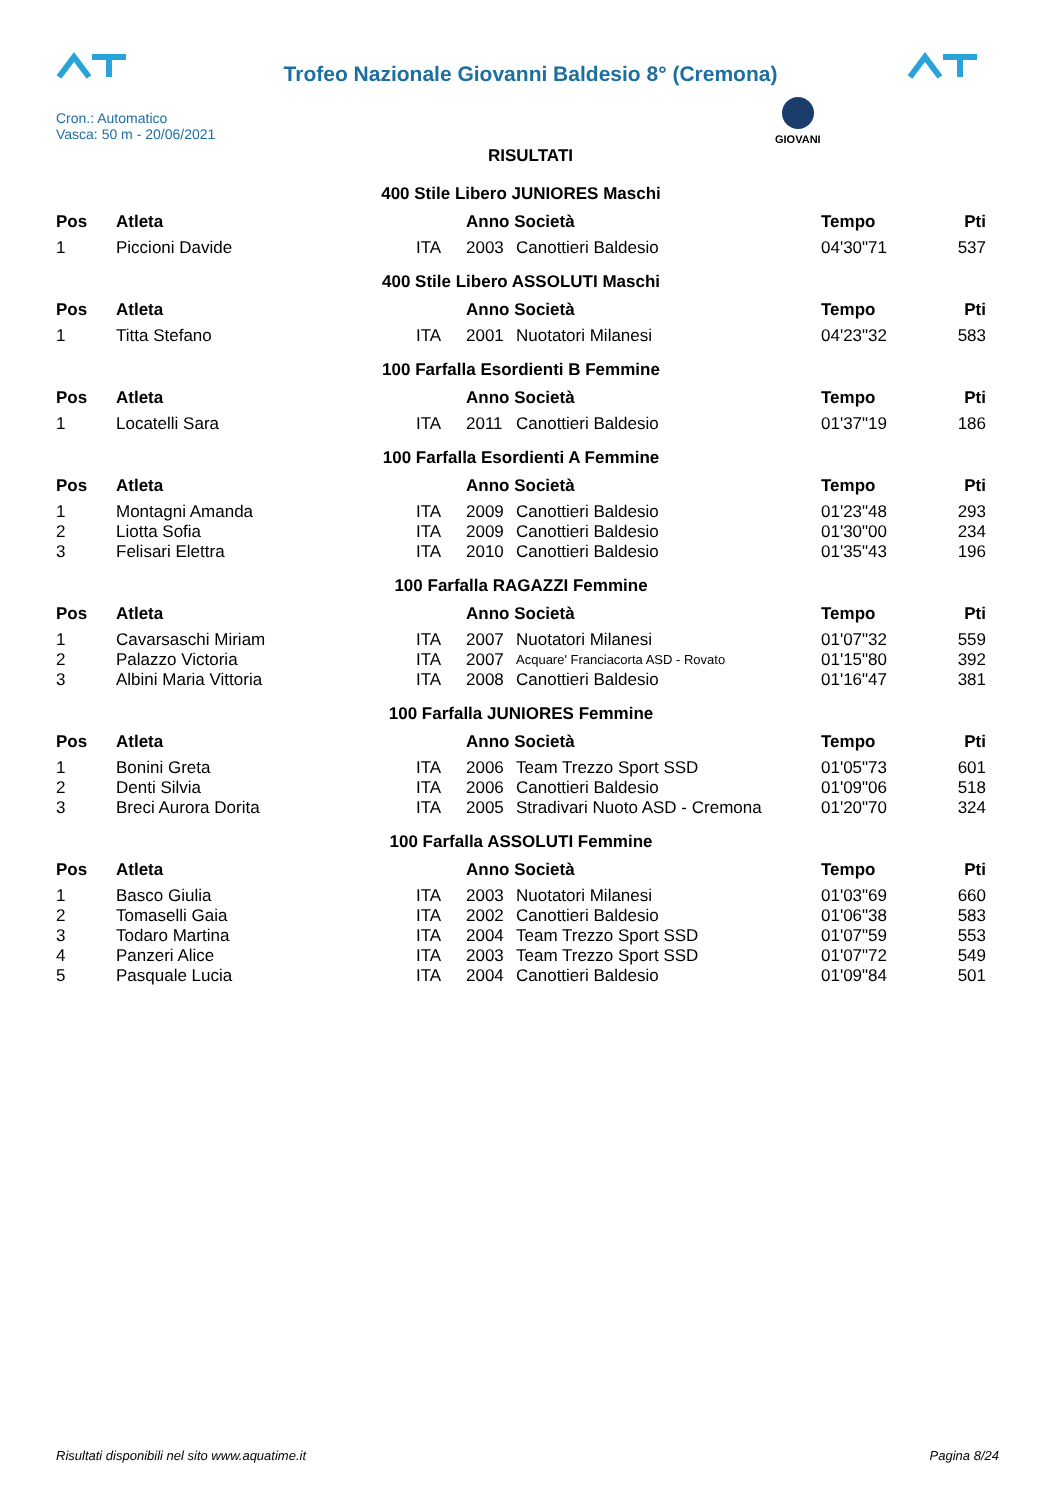Trofeo Nazionale Giovanni Baldesio 8° (Cremona)
Cron.: Automatico
Vasca: 50 m - 20/06/2021
GIOVANI
RISULTATI
| 400 Stile Libero JUNIORES Maschi | | | | | | |
| Pos | Atleta | | Anno Società | | Tempo | Pti |
| 1 | Piccioni Davide | ITA | 2003 | Canottieri Baldesio | 04'30"71 | 537 |
| 400 Stile Libero ASSOLUTI Maschi | | | | | | |
| Pos | Atleta | | Anno Società | | Tempo | Pti |
| 1 | Titta Stefano | ITA | 2001 | Nuotatori Milanesi | 04'23"32 | 583 |
| 100 Farfalla Esordienti B Femmine | | | | | | |
| Pos | Atleta | | Anno Società | | Tempo | Pti |
| 1 | Locatelli Sara | ITA | 2011 | Canottieri Baldesio | 01'37"19 | 186 |
| 100 Farfalla Esordienti A Femmine | | | | | | |
| Pos | Atleta | | Anno Società | | Tempo | Pti |
| 1 | Montagni Amanda | ITA | 2009 | Canottieri Baldesio | 01'23"48 | 293 |
| 2 | Liotta Sofia | ITA | 2009 | Canottieri Baldesio | 01'30"00 | 234 |
| 3 | Felisari Elettra | ITA | 2010 | Canottieri Baldesio | 01'35"43 | 196 |
| 100 Farfalla RAGAZZI Femmine | | | | | | |
| Pos | Atleta | | Anno Società | | Tempo | Pti |
| 1 | Cavarsaschi Miriam | ITA | 2007 | Nuotatori Milanesi | 01'07"32 | 559 |
| 2 | Palazzo Victoria | ITA | 2007 | Acquare' Franciacorta ASD - Rovato | 01'15"80 | 392 |
| 3 | Albini Maria Vittoria | ITA | 2008 | Canottieri Baldesio | 01'16"47 | 381 |
| 100 Farfalla JUNIORES Femmine | | | | | | |
| Pos | Atleta | | Anno Società | | Tempo | Pti |
| 1 | Bonini Greta | ITA | 2006 | Team Trezzo Sport SSD | 01'05"73 | 601 |
| 2 | Denti Silvia | ITA | 2006 | Canottieri Baldesio | 01'09"06 | 518 |
| 3 | Breci Aurora Dorita | ITA | 2005 | Stradivari Nuoto ASD - Cremona | 01'20"70 | 324 |
| 100 Farfalla ASSOLUTI Femmine | | | | | | |
| Pos | Atleta | | Anno Società | | Tempo | Pti |
| 1 | Basco Giulia | ITA | 2003 | Nuotatori Milanesi | 01'03"69 | 660 |
| 2 | Tomaselli Gaia | ITA | 2002 | Canottieri Baldesio | 01'06"38 | 583 |
| 3 | Todaro Martina | ITA | 2004 | Team Trezzo Sport SSD | 01'07"59 | 553 |
| 4 | Panzeri Alice | ITA | 2003 | Team Trezzo Sport SSD | 01'07"72 | 549 |
| 5 | Pasquale Lucia | ITA | 2004 | Canottieri Baldesio | 01'09"84 | 501 |
Risultati disponibili nel sito www.aquatime.it Pagina 8/24